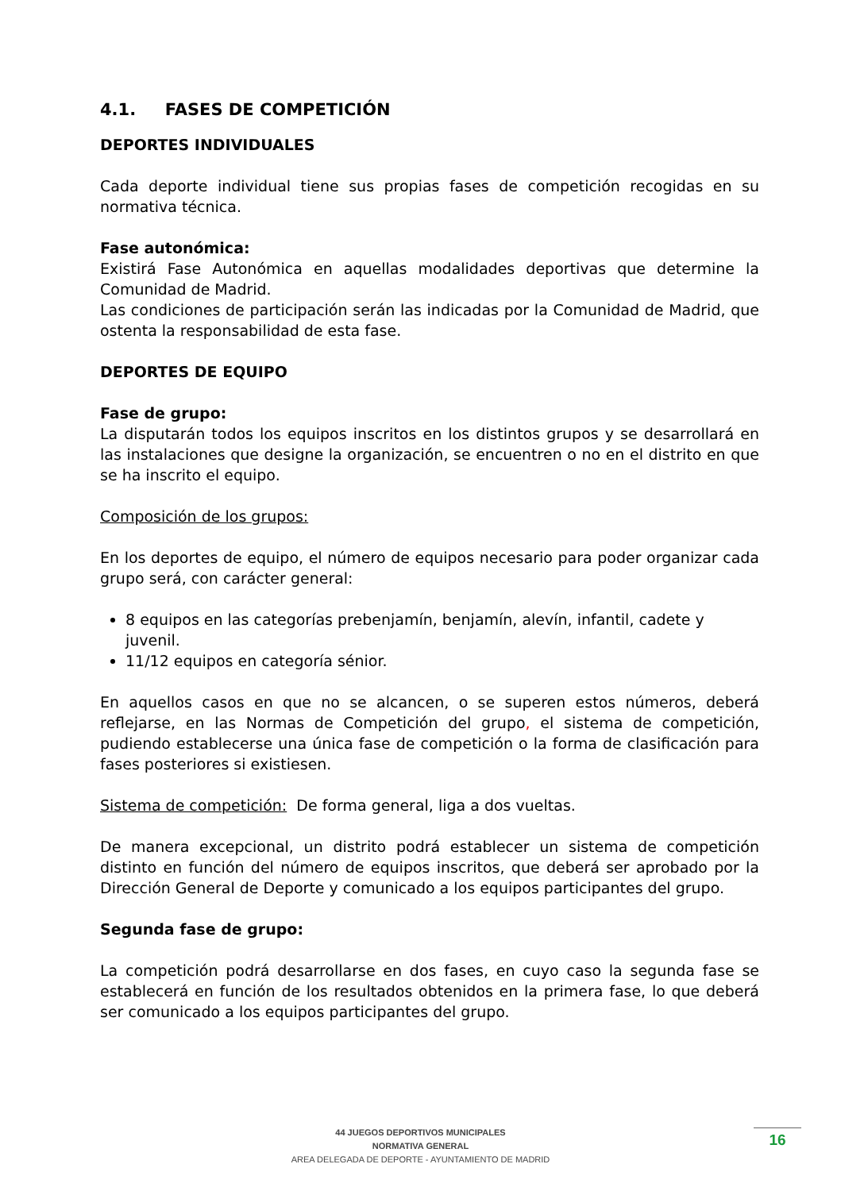4.1. FASES DE COMPETICIÓN
DEPORTES INDIVIDUALES
Cada deporte individual tiene sus propias fases de competición recogidas en su normativa técnica.
Fase autonómica:
Existirá Fase Autonómica en aquellas modalidades deportivas que determine la Comunidad de Madrid.
Las condiciones de participación serán las indicadas por la Comunidad de Madrid, que ostenta la responsabilidad de esta fase.
DEPORTES DE EQUIPO
Fase de grupo:
La disputarán todos los equipos inscritos en los distintos grupos y se desarrollará en las instalaciones que designe la organización, se encuentren o no en el distrito en que se ha inscrito el equipo.
Composición de los grupos:
En los deportes de equipo, el número de equipos necesario para poder organizar cada grupo será, con carácter general:
8 equipos en las categorías prebenjamín, benjamín, alevín, infantil, cadete y juvenil.
11/12 equipos en categoría sénior.
En aquellos casos en que no se alcancen, o se superen estos números, deberá reflejarse, en las Normas de Competición del grupo, el sistema de competición, pudiendo establecerse una única fase de competición o la forma de clasificación para fases posteriores si existiesen.
Sistema de competición: De forma general, liga a dos vueltas.
De manera excepcional, un distrito podrá establecer un sistema de competición distinto en función del número de equipos inscritos, que deberá ser aprobado por la Dirección General de Deporte y comunicado a los equipos participantes del grupo.
Segunda fase de grupo:
La competición podrá desarrollarse en dos fases, en cuyo caso la segunda fase se establecerá en función de los resultados obtenidos en la primera fase, lo que deberá ser comunicado a los equipos participantes del grupo.
44 JUEGOS DEPORTIVOS MUNICIPALES
NORMATIVA GENERAL
AREA DELEGADA DE DEPORTE - AYUNTAMIENTO DE MADRID
16